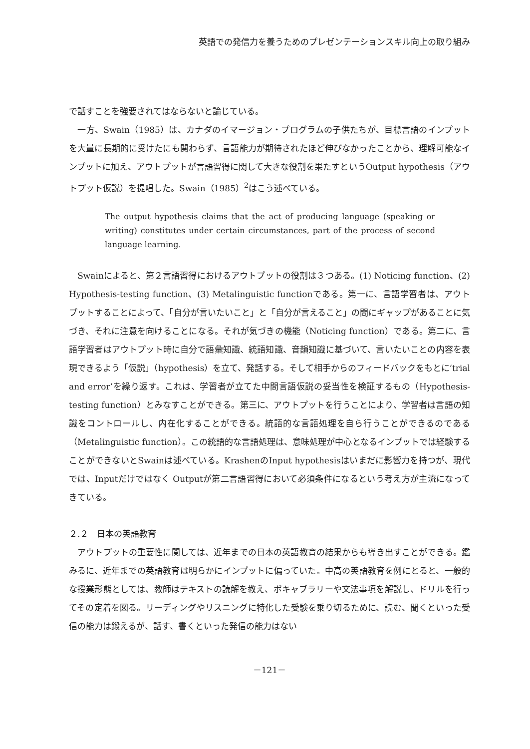英語での発信力を養うためのプレゼンテーションスキル向上の取り組み
で話すことを強要されてはならないと論じている。
　一方、Swain（1985）は、カナダのイマージョン・プログラムの子供たちが、目標言語のインプットを大量に長期的に受けたにも関わらず、言語能力が期待されたほど伸びなかったことから、理解可能なインプットに加え、アウトプットが言語習得に関して大きな役割を果たすというOutput hypothesis（アウトプット仮説）を提唱した。Swain（1985）<sup>2</sup>はこう述べている。
The output hypothesis claims that the act of producing language (speaking or writing) constitutes under certain circumstances, part of the process of second language learning.
　Swainによると、第２言語習得におけるアウトプットの役割は３つある。(1) Noticing function、(2) Hypothesis-testing function、(3) Metalinguistic functionである。第一に、言語学習者は、アウトプットすることによって、「自分が言いたいこと」と「自分が言えること」の間にギャップがあることに気づき、それに注意を向けることになる。それが気づきの機能（Noticing function）である。第二に、言語学習者はアウトプット時に自分で語彙知識、統語知識、音韻知識に基づいて、言いたいことの内容を表現できるよう「仮説」（hypothesis）を立て、発話する。そして相手からのフィードバックをもとに‘trial and error’を繰り返す。これは、学習者が立てた中間言語仮説の妥当性を検証するもの（Hypothesis-testing function）とみなすことができる。第三に、アウトプットを行うことにより、学習者は言語の知識をコントロールし、内在化することができる。統語的な言語処理を自ら行うことができるのである（Metalinguistic function）。この統語的な言語処理は、意味処理が中心となるインプットでは経験することができないとSwainは述べている。KrashenのInput hypothesisはいまだに影響力を持つが、現代では、Inputだけではなく Outputが第二言語習得において必須条件になるという考え方が主流になってきている。
２.２　日本の英語教育
　アウトプットの重要性に関しては、近年までの日本の英語教育の結果からも導き出すことができる。鑑みるに、近年までの英語教育は明らかにインプットに偏っていた。中高の英語教育を例にとると、一般的な授業形態としては、教師はテキストの読解を教え、ボキャブラリーや文法事項を解説し、ドリルを行ってその定着を図る。リーディングやリスニングに特化した受験を乗り切るために、読む、聞くといった受信の能力は鍛えるが、話す、書くといった発信の能力はない
－121－